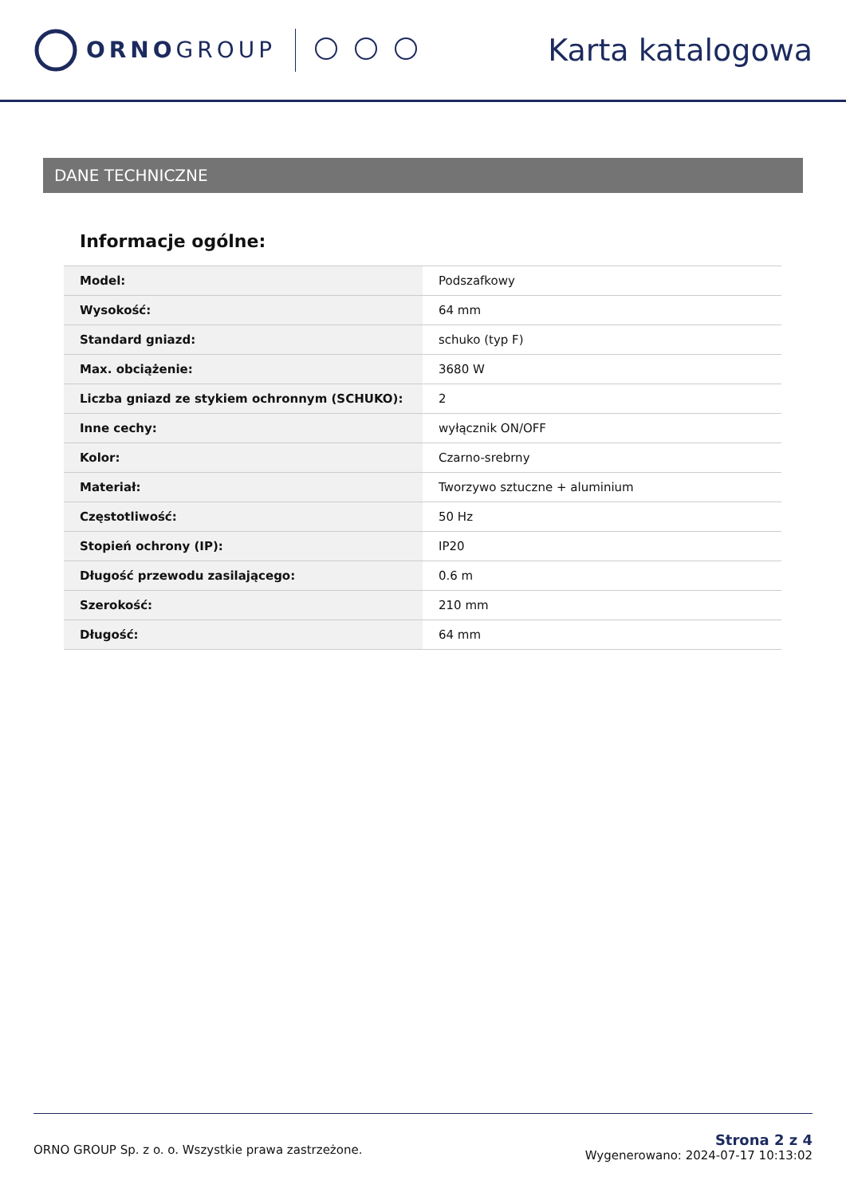ORNOGROUP
Karta katalogowa
DANE TECHNICZNE
Informacje ogólne:
| Model: | Podszafkowy |
| Wysokość: | 64 mm |
| Standard gniazd: | schuko (typ F) |
| Max. obciążenie: | 3680 W |
| Liczba gniazd ze stykiem ochronnym (SCHUKO): | 2 |
| Inne cechy: | wyłącznik ON/OFF |
| Kolor: | Czarno-srebrny |
| Materiał: | Tworzywo sztuczne + aluminium |
| Częstotliwość: | 50 Hz |
| Stopień ochrony (IP): | IP20 |
| Długość przewodu zasilającego: | 0.6 m |
| Szerokość: | 210 mm |
| Długość: | 64 mm |
ORNO GROUP Sp. z o. o. Wszystkie prawa zastrzeżone.
Strona 2 z 4
Wygenerowano: 2024-07-17 10:13:02